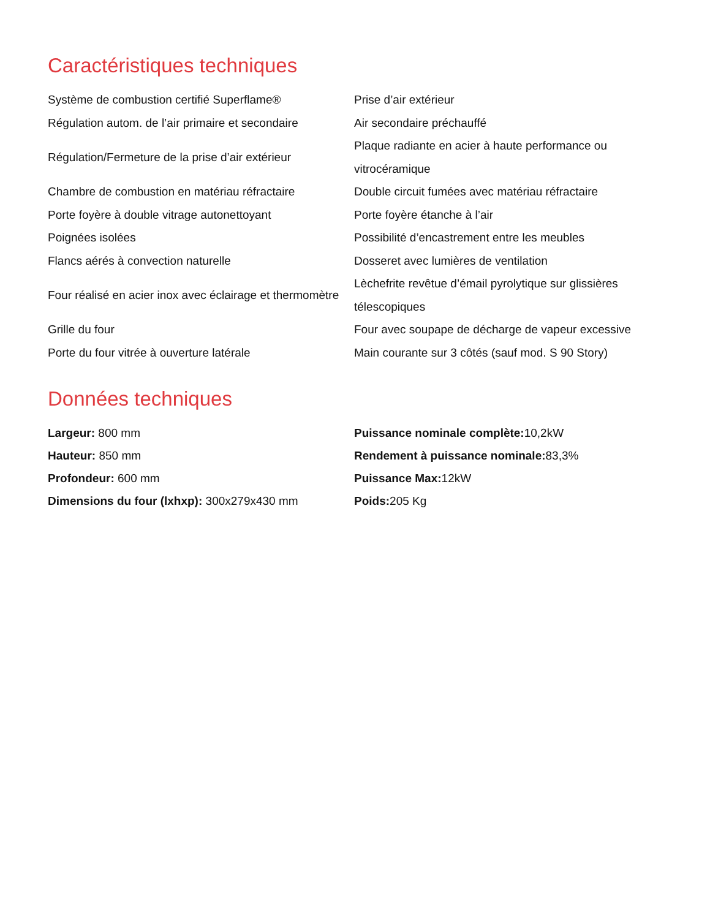Caractéristiques techniques
| Système de combustion certifié Superflame® | Prise d’air extérieur |
| Régulation autom. de l’air primaire et secondaire | Air secondaire préchauffé |
| Régulation/Fermeture de la prise d’air extérieur | Plaque radiante en acier à haute performance ou vitrocéramique |
| Chambre de combustion en matériau réfractaire | Double circuit fumées avec matériau réfractaire |
| Porte foyère à double vitrage autonettoyant | Porte foyère étanche à l’air |
| Poignées isolées | Possibilité d’encastrement entre les meubles |
| Flancs aérés à convection naturelle | Dosseret avec lumières de ventilation |
| Four réalisé en acier inox avec éclairage et thermomètre | Lèchefrite revêtue d’émail pyrolytique sur glissières télescopiques |
| Grille du four | Four avec soupape de décharge de vapeur excessive |
| Porte du four vitrée à ouverture latérale | Main courante sur 3 côtés (sauf mod. S 90 Story) |
Données techniques
| Largeur: 800 mm | Puissance nominale complète: 10,2kW |
| Hauteur: 850 mm | Rendement à puissance nominale: 83,3% |
| Profondeur: 600 mm | Puissance Max: 12kW |
| Dimensions du four (lxhxp): 300x279x430 mm | Poids: 205 Kg |